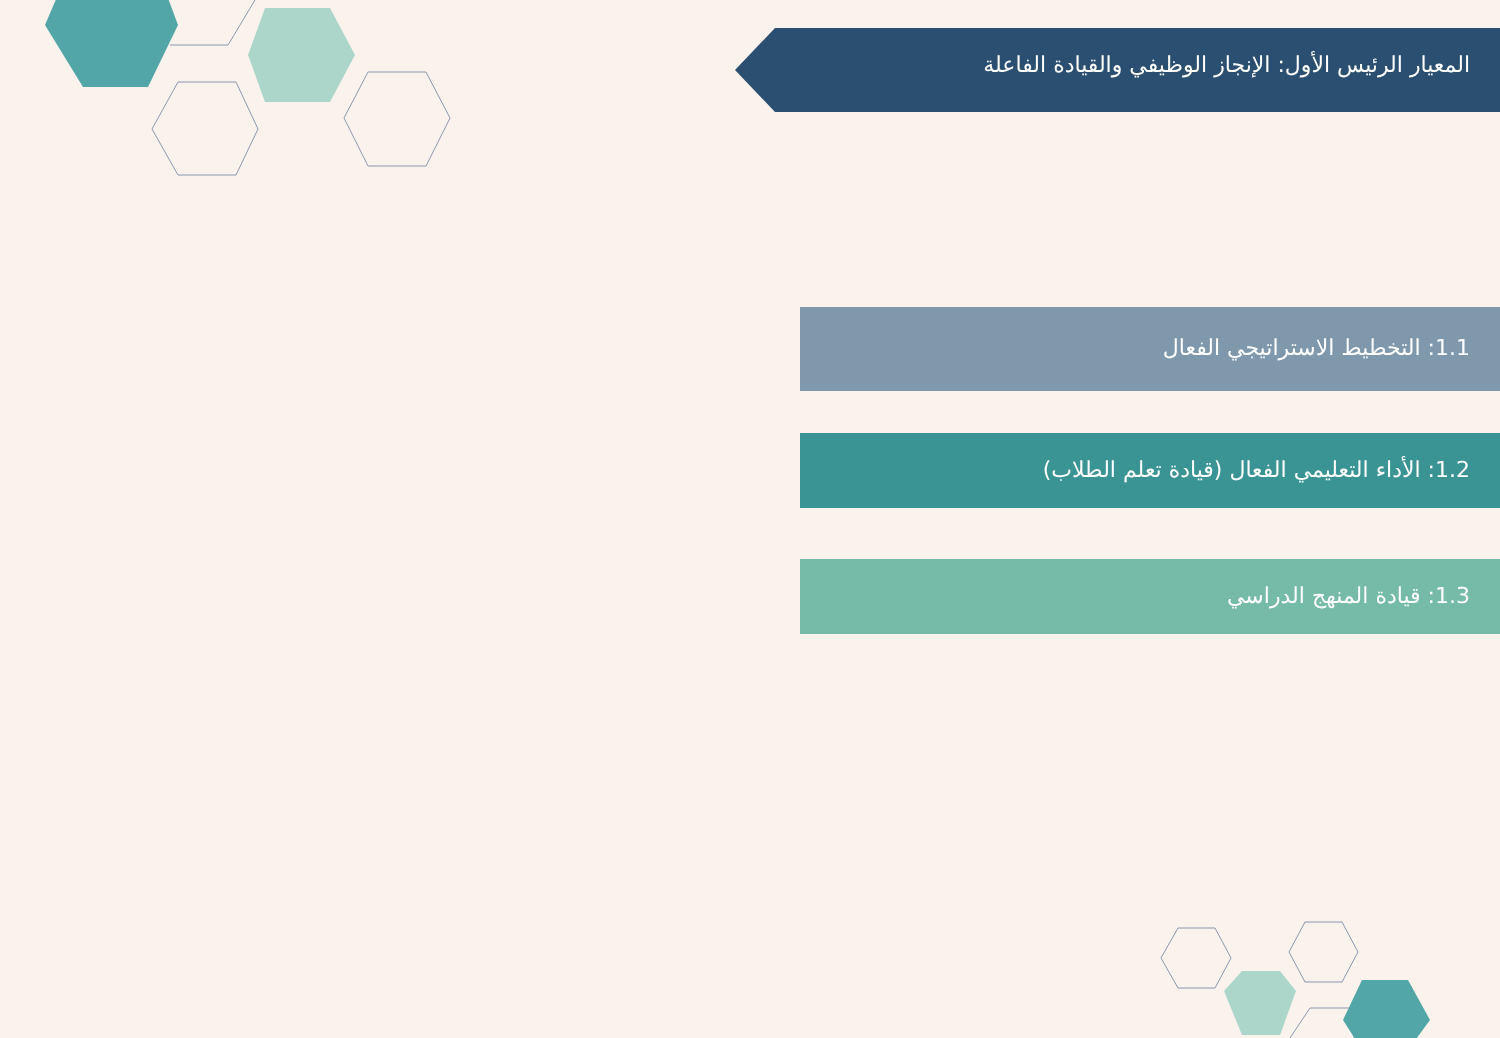المعيار الرئيس الأول: الإنجاز الوظيفي والقيادة الفاعلة
1.1: التخطيط الاستراتيجي الفعال
1.2: الأداء التعليمي الفعال (قيادة تعلم الطلاب)
1.3: قيادة المنهج الدراسي